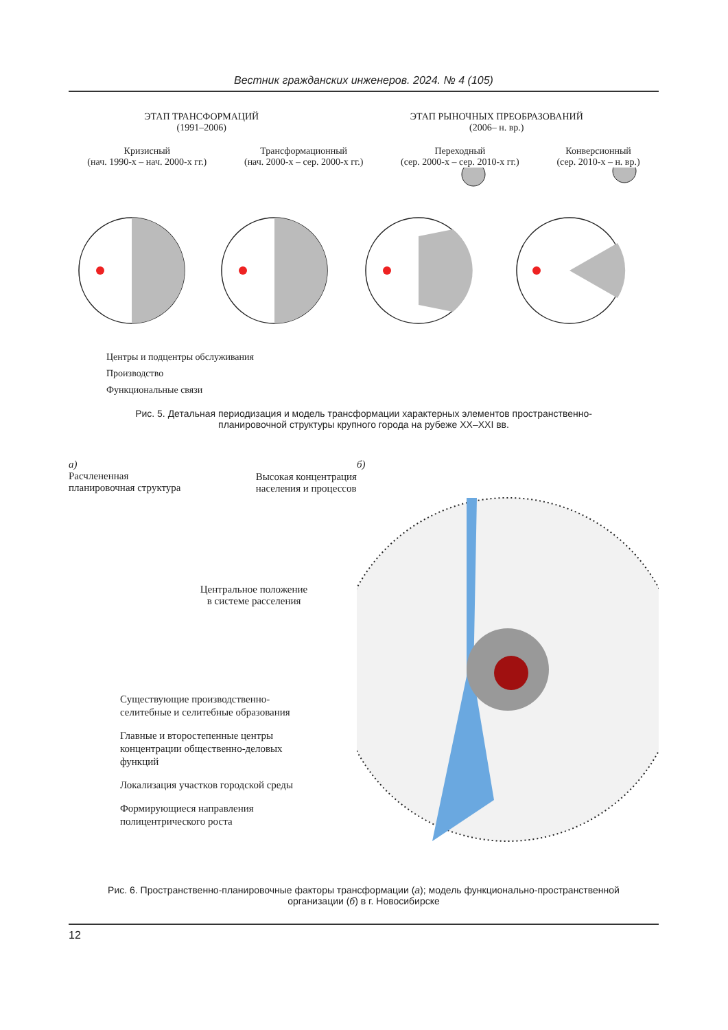Вестник гражданских инженеров. 2024. № 4 (105)
ЭТАП ТРАНСФОРМАЦИЙ
(1991–2006)
ЭТАП РЫНОЧНЫХ ПРЕОБРАЗОВАНИЙ
(2006– н. вр.)
Кризисный
(нач. 1990-х – нач. 2000-х гг.)
Трансформационный
(нач. 2000-х – сер. 2000-х гг.)
Переходный
(сер. 2000-х – сер. 2010-х гг.)
Конверсионный
(сер. 2010-х – н. вр.)
Центры и подцентры обслуживания
Производство
Функциональные связи
Рис. 5. Детальная периодизация и модель трансформации характерных элементов пространственно-
планировочной структуры крупного города на рубеже XX–XXI вв.
а)
Расчлененная
планировочная структура
Высокая концентрация
населения и процессов
Центральное положение
в системе расселения
Существующие производственно-
селитебные и селитебные образования
Главные и второстепенные центры
концентрации общественно-деловых
функций
Локализация участков городской среды
Формирующиеся направления
полицентрического роста
б)
Рис. 6. Пространственно-планировочные факторы трансформации (а); модель функционально-пространственной
организации (б) в г. Новосибирске
12